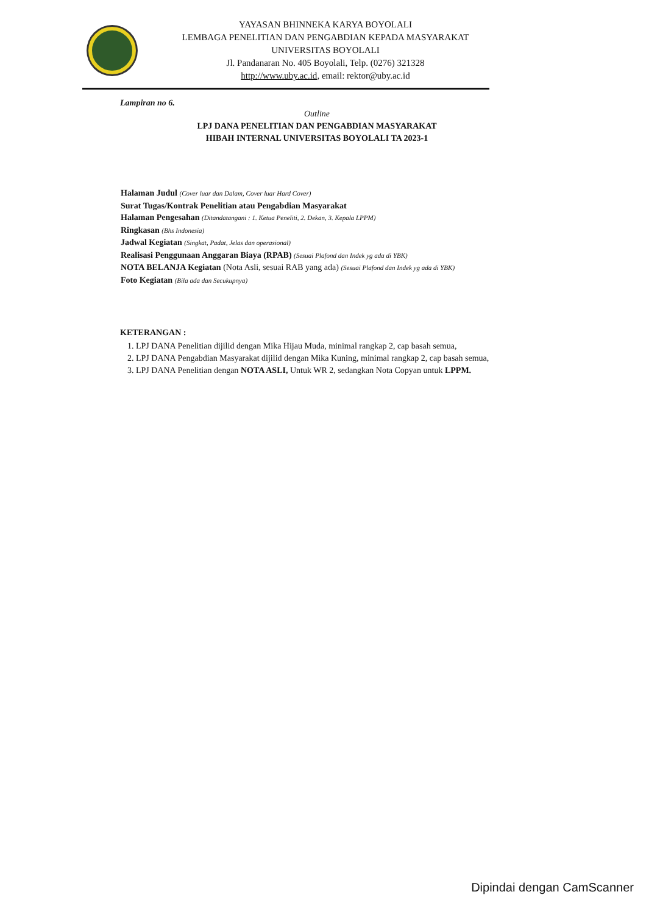YAYASAN BHINNEKA KARYA BOYOLALI
LEMBAGA PENELITIAN DAN PENGABDIAN KEPADA MASYARAKAT
UNIVERSITAS BOYOLALI
Jl. Pandanaran No. 405 Boyolali, Telp. (0276) 321328
http://www.uby.ac.id, email: rektor@uby.ac.id
Lampiran no 6.
Outline
LPJ DANA PENELITIAN DAN PENGABDIAN MASYARAKAT
HIBAH INTERNAL UNIVERSITAS BOYOLALI TA 2023-1
Halaman Judul (Cover luar dan Dalam, Cover luar Hard Cover)
Surat Tugas/Kontrak Penelitian atau Pengabdian Masyarakat
Halaman Pengesahan (Ditandatangani : 1. Ketua Peneliti, 2. Dekan, 3. Kepala LPPM)
Ringkasan (Bhs Indonesia)
Jadwal Kegiatan (Singkat, Padat, Jelas dan operasional)
Realisasi Penggunaan Anggaran Biaya (RPAB) (Sesuai Plafond dan Indek yg ada di YBK)
NOTA BELANJA Kegiatan (Nota Asli, sesuai RAB yang ada) (Sesuai Plafond dan Indek yg ada di YBK)
Foto Kegiatan (Bila ada dan Secukupnya)
KETERANGAN :
1. LPJ DANA Penelitian dijilid dengan Mika Hijau Muda, minimal rangkap 2, cap basah semua,
2. LPJ DANA Pengabdian Masyarakat dijilid dengan Mika Kuning, minimal rangkap 2, cap basah semua,
3. LPJ DANA Penelitian dengan NOTA ASLI, Untuk WR 2, sedangkan Nota Copyan untuk LPPM.
Dipindai dengan CamScanner